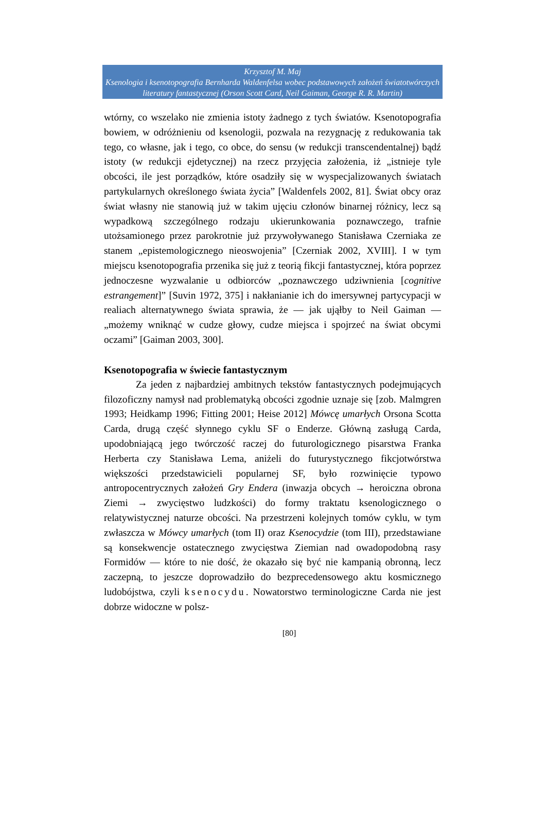Krzysztof M. Maj
Ksenologia i ksenotopografia Bernharda Waldenfelsa wobec podstawowych założeń światotwórczych literatury fantastycznej (Orson Scott Card, Neil Gaiman, George R. R. Martin)
wtórny, co wszelako nie zmienia istoty żadnego z tych światów. Ksenotopografia bowiem, w odróżnieniu od ksenologii, pozwala na rezygnację z redukowania tak tego, co własne, jak i tego, co obce, do sensu (w redukcji transcendentalnej) bądź istoty (w redukcji ejdetycznej) na rzecz przyjęcia założenia, iż „istnieje tyle obcości, ile jest porządków, które osadziły się w wyspecjalizowanych światach partykularnych określonego świata życia” [Waldenfels 2002, 81]. Świat obcy oraz świat własny nie stanowią już w takim ujęciu członów binarnej różnicy, lecz są wypadkową szczególnego rodzaju ukierunkowania poznawczego, trafnie utożsamionego przez parokrotnie już przywoływanego Stanisława Czerniaka ze stanem „epistemologicznego nieoswojenia” [Czerniak 2002, XVIII]. I w tym miejscu ksenotopografia przenika się już z teorią fikcji fantastycznej, która poprzez jednoczesne wyzwalanie u odbiorców „poznawczego udziwnienia [cognitive estrangement]” [Suvin 1972, 375] i nakłanianie ich do imersywnej partycypacji w realiach alternatywnego świata sprawia, że — jak ująłby to Neil Gaiman — „możemy wniknąć w cudze głowy, cudze miejsca i spojrzeć na świat obcymi oczami” [Gaiman 2003, 300].
Ksenotopografia w świecie fantastycznym
Za jeden z najbardziej ambitnych tekstów fantastycznych podejmujących filozoficzny namysł nad problematyką obcości zgodnie uznaje się [zob. Malmgren 1993; Heidkamp 1996; Fitting 2001; Heise 2012] Mówcę umarłych Orsona Scotta Carda, drugą część słynnego cyklu SF o Enderze. Główną zasługą Carda, upodobniającą jego twórczość raczej do futurologicznego pisarstwa Franka Herberta czy Stanisława Lema, aniżeli do futurystycznego fikcjotwórstwa większości przedstawicieli popularnej SF, było rozwinięcie typowo antropocentrycznych założeń Gry Endera (inwazja obcych → heroiczna obrona Ziemi → zwycięstwo ludzkości) do formy traktatu ksenologicznego o relatywistycznej naturze obcości. Na przestrzeni kolejnych tomów cyklu, w tym zwłaszcza w Mówcy umarłych (tom II) oraz Ksenocydzie (tom III), przedstawiane są konsekwencje ostatecznego zwycięstwa Ziemian nad owadopodobną rasy Formidów — które to nie dość, że okazało się być nie kampanią obronną, lecz zaczepną, to jeszcze doprowadziło do bezprecedensowego aktu kosmicznego ludobójstwa, czyli ksenocydu. Nowatorstwo terminologiczne Carda nie jest dobrze widoczne w polsz-
[80]